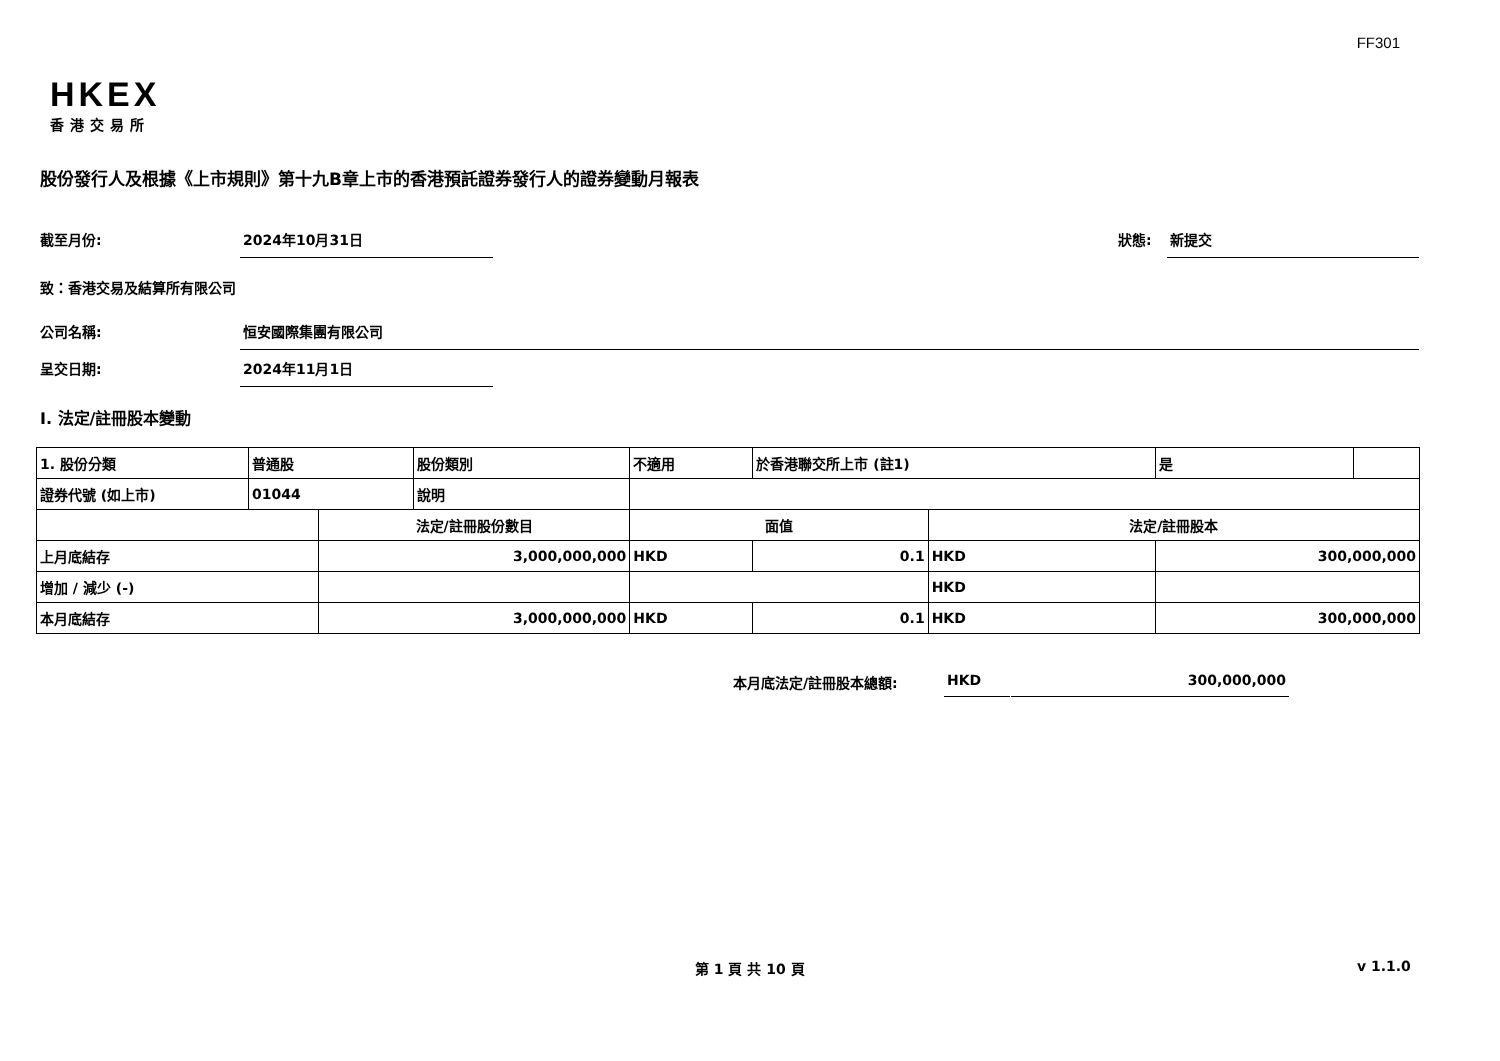FF301
HKEX
香港交易所
股份發行人及根據《上市規則》第十九B章上市的香港預託證券發行人的證券變動月報表
截至月份: 2024年10月31日 狀態: 新提交
致：香港交易及結算所有限公司
公司名稱: 恒安國際集團有限公司
呈交日期: 2024年11月1日
I. 法定/註冊股本變動
| 1. 股份分類 | 普通股 | | 股份類別 | 不適用 | | 於香港聯交所上市 (註1) | | 是 | |
| 證券代號 (如上市) | 01044 | | 說明 | | | | | | |
| | | 法定/註冊股份數目 | | | 面值 | | 法定/註冊股本 | | |
| 上月底結存 | | 3,000,000,000 | | | HKD | 0.1 | HKD | 300,000,000 | |
| 增加 / 減少 (-) | | | | | | | HKD | | |
| 本月底結存 | | 3,000,000,000 | | | HKD | 0.1 | HKD | 300,000,000 | |
本月底法定/註冊股本總額: HKD 300,000,000
第 1 頁 共 10 頁 v 1.1.0